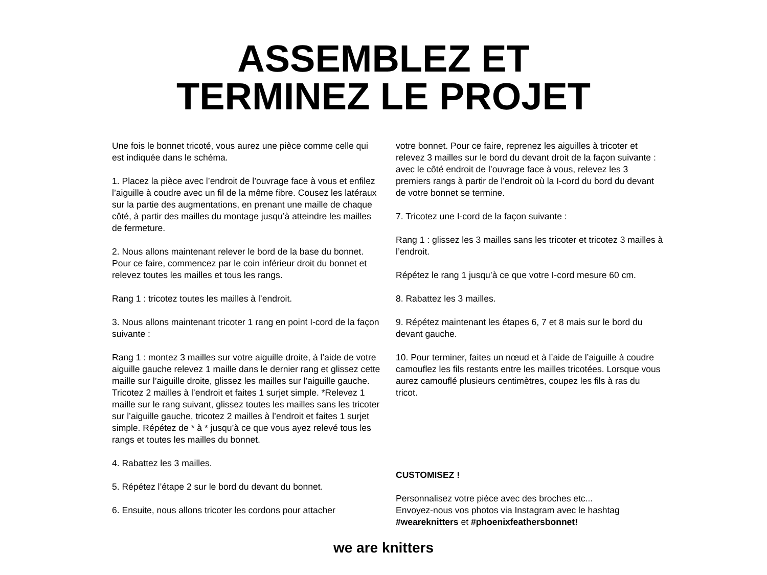ASSEMBLEZ ET
TERMINEZ LE PROJET
Une fois le bonnet tricoté, vous aurez une pièce comme celle qui est indiquée dans le schéma.
1. Placez la pièce avec l’endroit de l’ouvrage face à vous et enfilez l’aiguille à coudre avec un fil de la même fibre. Cousez les latéraux sur la partie des augmentations, en prenant une maille de chaque côté, à partir des mailles du montage jusqu’à atteindre les mailles de fermeture.
2. Nous allons maintenant relever le bord de la base du bonnet. Pour ce faire, commencez par le coin inférieur droit du bonnet et relevez toutes les mailles et tous les rangs.
Rang 1 : tricotez toutes les mailles à l’endroit.
3. Nous allons maintenant tricoter 1 rang en point I-cord de la façon suivante :
Rang 1 : montez 3 mailles sur votre aiguille droite, à l’aide de votre aiguille gauche relevez 1 maille dans le dernier rang et glissez cette maille sur l’aiguille droite, glissez les mailles sur l’aiguille gauche. Tricotez 2 mailles à l’endroit et faites 1 surjet simple. *Relevez 1 maille sur le rang suivant, glissez toutes les mailles sans les tricoter sur l’aiguille gauche, tricotez 2 mailles à l’endroit et faites 1 surjet simple. Répétez de * à * jusqu’à ce que vous ayez relevé tous les rangs et toutes les mailles du bonnet.
4. Rabattez les 3 mailles.
5. Répétez l’étape 2 sur le bord du devant du bonnet.
6. Ensuite, nous allons tricoter les cordons pour attacher
votre bonnet. Pour ce faire, reprenez les aiguilles à tricoter et relevez 3 mailles sur le bord du devant droit de la façon suivante : avec le côté endroit de l’ouvrage face à vous, relevez les 3 premiers rangs à partir de l’endroit où la I-cord du bord du devant de votre bonnet se termine.
7. Tricotez une I-cord de la façon suivante :
Rang 1 : glissez les 3 mailles sans les tricoter et tricotez 3 mailles à l’endroit.
Répétez le rang 1 jusqu’à ce que votre I-cord mesure 60 cm.
8. Rabattez les 3 mailles.
9. Répétez maintenant les étapes 6, 7 et 8 mais sur le bord du devant gauche.
10. Pour terminer, faites un nœud et à l’aide de l’aiguille à coudre camouflez les fils restants entre les mailles tricotées. Lorsque vous aurez camouflé plusieurs centimètres, coupez les fils à ras du tricot.
CUSTOMISEZ !
Personnalisez votre pièce avec des broches etc...
Envoyez-nous vos photos via Instagram avec le hashtag #weareknitters et #phoenixfeathersbonnet!
we are knitters